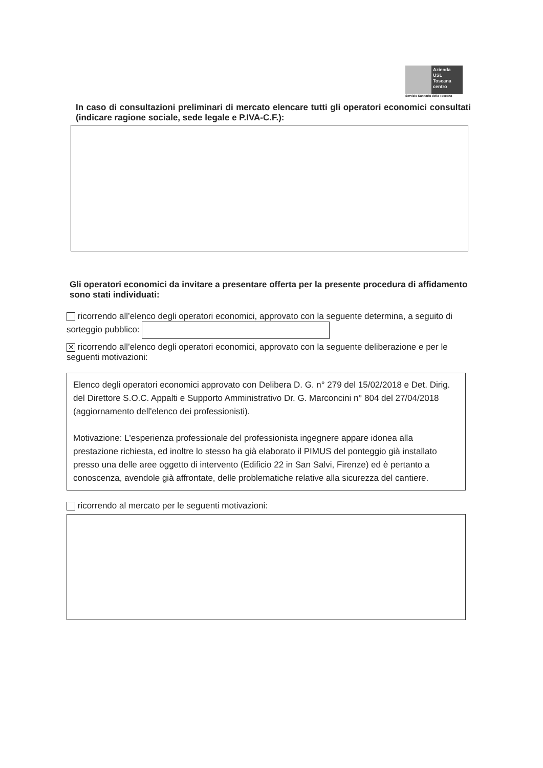Azienda
USL
Toscana
centro
Servizio Sanitario della Toscana
In caso di consultazioni preliminari di mercato elencare tutti gli operatori economici consultati (indicare ragione sociale, sede legale e P.IVA-C.F.):
Gli operatori economici da invitare a presentare offerta per la presente procedura di affidamento sono stati individuati:
ricorrendo all’elenco degli operatori economici, approvato con la seguente determina, a seguito di sorteggio pubblico:
✕ ricorrendo all’elenco degli operatori economici, approvato con la seguente deliberazione e per le seguenti motivazioni:
Elenco degli operatori economici approvato con Delibera D. G. n° 279 del 15/02/2018 e Det. Dirig. del Direttore S.O.C. Appalti e Supporto Amministrativo Dr. G. Marconcini n° 804 del 27/04/2018 (aggiornamento dell'elenco dei professionisti).
Motivazione: L'esperienza professionale del professionista ingegnere appare idonea alla prestazione richiesta, ed inoltre lo stesso ha già elaborato il PIMUS del ponteggio già installato presso una delle aree oggetto di intervento (Edificio 22 in San Salvi, Firenze) ed è pertanto a conoscenza, avendole già affrontate, delle problematiche relative alla sicurezza del cantiere.
ricorrendo al mercato per le seguenti motivazioni: